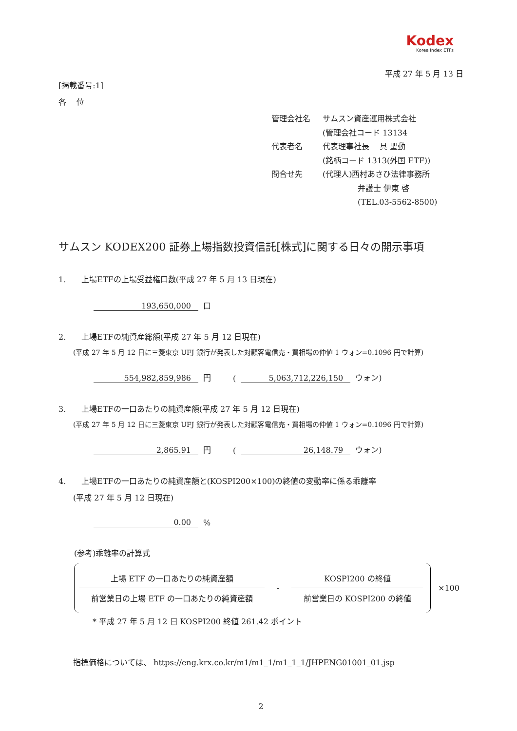Kodex
Korea Index ETFs
平成 27 年 5 月 13 日
[掲載番号:1]
各　 位
| 管理会社名 | サムスン資産運用株式会社 |
| | (管理会社コード 13134 |
| 代表者名 | 代表理事社長 具 聖動 |
| | (銘柄コード 1313(外国 ETF)) |
| 問合せ先 | (代理人)西村あさひ法律事務所 |
| | 弁護士 伊東 啓 |
| | (TEL.03-5562-8500) |
サムスン KODEX200 証券上場指数投資信託[株式]に関する日々の開示事項
1.　　上場ETFの上場受益権口数(平成 27 年 5 月 13 日現在)
193,650,000 口
2.　　上場ETFの純資産総額(平成 27 年 5 月 12 日現在)
(平成 27 年 5 月 12 日に三菱東京 UFJ 銀行が発表した対顧客電信売・買相場の仲値 1 ウォン=0.1096 円で計算)
554,982,859,986 円 (5,063,712,226,150 ウォン)
3.　　上場ETFの一口あたりの純資産額(平成 27 年 5 月 12 日現在)
(平成 27 年 5 月 12 日に三菱東京 UFJ 銀行が発表した対顧客電信売・買相場の仲値 1 ウォン=0.1096 円で計算)
2,865.91 円 (26,148.79 ウォン)
4.　　上場ETFの一口あたりの純資産額と(KOSPI200×100)の終値の変動率に係る乖離率
(平成 27 年 5 月 12 日現在)
0.00%
(参考)乖離率の計算式
上場 ETF の一口あたりの純資産額
前営業日の上場 ETF の一口あたりの純資産額
-
KOSPI200 の終値
前営業日の KOSPI200 の終値
×100
* 平成 27 年 5 月 12 日 KOSPI200 終値 261.42 ポイント
指標価格については、 https://eng.krx.co.kr/m1/m1_1/m1_1_1/JHPENG01001_01.jsp
2